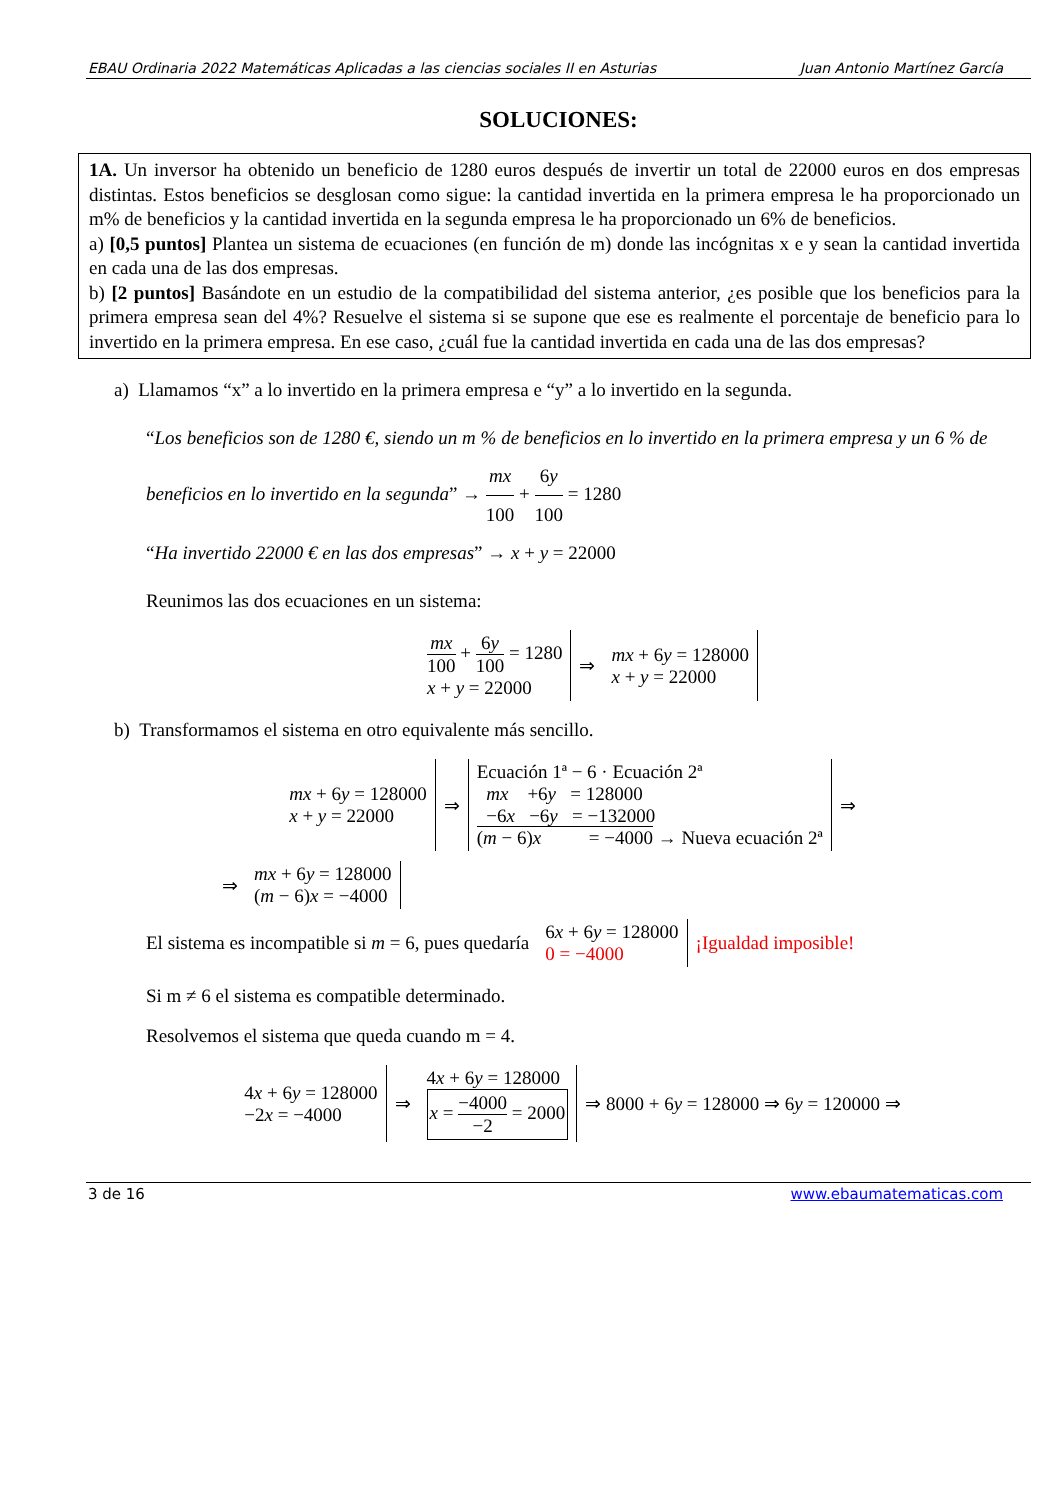EBAU Ordinaria 2022 Matemáticas Aplicadas a las ciencias sociales II en Asturias Juan Antonio Martínez García
SOLUCIONES:
1A. Un inversor ha obtenido un beneficio de 1280 euros después de invertir un total de 22000 euros en dos empresas distintas. Estos beneficios se desglosan como sigue: la cantidad invertida en la primera empresa le ha proporcionado un m% de beneficios y la cantidad invertida en la segunda empresa le ha proporcionado un 6% de beneficios.
a) [0,5 puntos] Plantea un sistema de ecuaciones (en función de m) donde las incógnitas x e y sean la cantidad invertida en cada una de las dos empresas.
b) [2 puntos] Basándote en un estudio de la compatibilidad del sistema anterior, ¿es posible que los beneficios para la primera empresa sean del 4%? Resuelve el sistema si se supone que ese es realmente el porcentaje de beneficio para lo invertido en la primera empresa. En ese caso, ¿cuál fue la cantidad invertida en cada una de las dos empresas?
a) Llamamos “x” a lo invertido en la primera empresa e “y” a lo invertido en la segunda.
“Los beneficios son de 1280 €, siendo un m % de beneficios en lo invertido en la primera empresa y un 6 % de beneficios en lo invertido en la segunda” → mx 100 + 6y 100 = 1280
“Ha invertido 22000 € en las dos empresas” → x + y = 22000
Reunimos las dos ecuaciones en un sistema:
| mx 100 + 6 y 100 = 1280 x + y = 22000 | ⇒ | mx + 6 y = 128000 x + y = 22000 |
b) Transformamos el sistema en otro equivalente más sencillo.
| mx + 6 y = 128000 x + y = 22000 | ⇒ | Ecuación 1ª − 6 · Ecuación 2ª mx +6 y = 128000 −6 x −6 y = −132000 ( m − 6) x = −4000 → Nueva ecuación 2ª | ⇒ |
| ⇒ | mx + 6 y = 128000 ( m − 6) x = −4000 |
| El sistema es incompatible si m = 6, pues quedaría | 6 x + 6 y = 128000 0 = −4000 | ¡Igualdad imposible! |
Si m ≠ 6 el sistema es compatible determinado.
Resolvemos el sistema que queda cuando m = 4.
| 4 x + 6 y = 128000 −2 x = −4000 | ⇒ | 4 x + 6 y = 128000 x = −4000 −2 = 2000 | ⇒ 8000 + 6 y = 128000 ⇒ 6 y = 120000 ⇒ |
3 de 16 www.ebaumatematicas.com